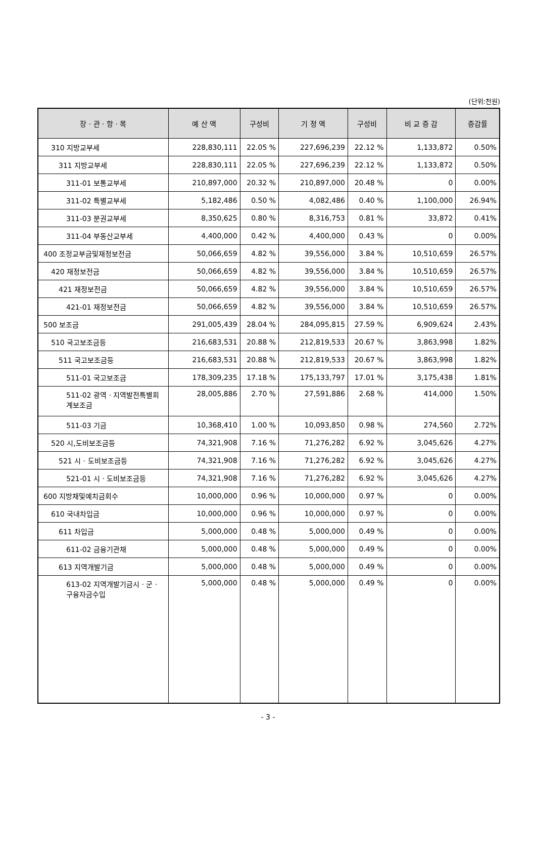(단위:천원)
| 장 · 관 · 항 · 목 | 예 산 액 | 구성비 | 기 정 액 | 구성비 | 비 교 증 감 | 증감률 |
| --- | --- | --- | --- | --- | --- | --- |
| 310 지방교부세 | 228,830,111 | 22.05 % | 227,696,239 | 22.12 % | 1,133,872 | 0.50% |
| 311 지방교부세 | 228,830,111 | 22.05 % | 227,696,239 | 22.12 % | 1,133,872 | 0.50% |
| 311-01 보통교부세 | 210,897,000 | 20.32 % | 210,897,000 | 20.48 % | 0 | 0.00% |
| 311-02 특별교부세 | 5,182,486 | 0.50 % | 4,082,486 | 0.40 % | 1,100,000 | 26.94% |
| 311-03 분권교부세 | 8,350,625 | 0.80 % | 8,316,753 | 0.81 % | 33,872 | 0.41% |
| 311-04 부동산교부세 | 4,400,000 | 0.42 % | 4,400,000 | 0.43 % | 0 | 0.00% |
| 400 조정교부금및재정보전금 | 50,066,659 | 4.82 % | 39,556,000 | 3.84 % | 10,510,659 | 26.57% |
| 420 재정보전금 | 50,066,659 | 4.82 % | 39,556,000 | 3.84 % | 10,510,659 | 26.57% |
| 421 재정보전금 | 50,066,659 | 4.82 % | 39,556,000 | 3.84 % | 10,510,659 | 26.57% |
| 421-01 재정보전금 | 50,066,659 | 4.82 % | 39,556,000 | 3.84 % | 10,510,659 | 26.57% |
| 500 보조금 | 291,005,439 | 28.04 % | 284,095,815 | 27.59 % | 6,909,624 | 2.43% |
| 510 국고보조금등 | 216,683,531 | 20.88 % | 212,819,533 | 20.67 % | 3,863,998 | 1.82% |
| 511 국고보조금등 | 216,683,531 | 20.88 % | 212,819,533 | 20.67 % | 3,863,998 | 1.82% |
| 511-01 국고보조금 | 178,309,235 | 17.18 % | 175,133,797 | 17.01 % | 3,175,438 | 1.81% |
| 511-02 광역 · 지역발전특별회계보조금 | 28,005,886 | 2.70 % | 27,591,886 | 2.68 % | 414,000 | 1.50% |
| 511-03 기금 | 10,368,410 | 1.00 % | 10,093,850 | 0.98 % | 274,560 | 2.72% |
| 520 시,도비보조금등 | 74,321,908 | 7.16 % | 71,276,282 | 6.92 % | 3,045,626 | 4.27% |
| 521 시 · 도비보조금등 | 74,321,908 | 7.16 % | 71,276,282 | 6.92 % | 3,045,626 | 4.27% |
| 521-01 시 · 도비보조금등 | 74,321,908 | 7.16 % | 71,276,282 | 6.92 % | 3,045,626 | 4.27% |
| 600 지방채및예치금회수 | 10,000,000 | 0.96 % | 10,000,000 | 0.97 % | 0 | 0.00% |
| 610 국내차입금 | 10,000,000 | 0.96 % | 10,000,000 | 0.97 % | 0 | 0.00% |
| 611 차입금 | 5,000,000 | 0.48 % | 5,000,000 | 0.49 % | 0 | 0.00% |
| 611-02 금융기관채 | 5,000,000 | 0.48 % | 5,000,000 | 0.49 % | 0 | 0.00% |
| 613 지역개발기금 | 5,000,000 | 0.48 % | 5,000,000 | 0.49 % | 0 | 0.00% |
| 613-02 지역개발기금시 · 군 · 구융자금수입 | 5,000,000 | 0.48 % | 5,000,000 | 0.49 % | 0 | 0.00% |
- 3 -